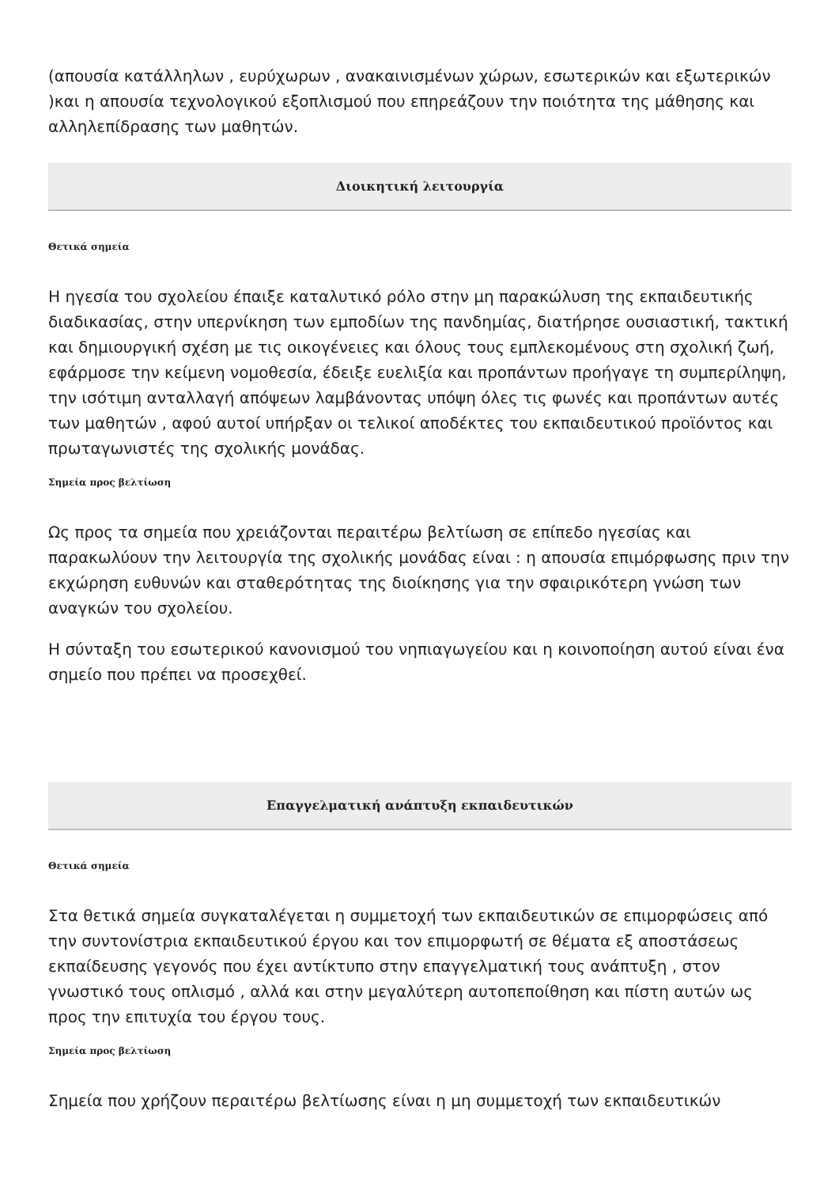(απουσία κατάλληλων , ευρύχωρων , ανακαινισμένων χώρων, εσωτερικών και εξωτερικών )και η απουσία τεχνολογικού εξοπλισμού που επηρεάζουν την ποιότητα της μάθησης και αλληλεπίδρασης των μαθητών.
Διοικητική λειτουργία
Θετικά σημεία
Η ηγεσία του σχολείου έπαιξε καταλυτικό ρόλο στην μη παρακώλυση της εκπαιδευτικής διαδικασίας, στην υπερνίκηση των εμποδίων της πανδημίας, διατήρησε ουσιαστική, τακτική και δημιουργική σχέση με τις οικογένειες και όλους τους εμπλεκομένους στη σχολική ζωή, εφάρμοσε την κείμενη νομοθεσία, έδειξε ευελιξία και προπάντων προήγαγε τη συμπερίληψη, την ισότιμη ανταλλαγή απόψεων λαμβάνοντας υπόψη όλες τις φωνές και προπάντων αυτές των μαθητών , αφού αυτοί υπήρξαν οι τελικοί αποδέκτες του εκπαιδευτικού προϊόντος και πρωταγωνιστές της σχολικής μονάδας.
Σημεία προς βελτίωση
Ως προς τα σημεία που χρειάζονται περαιτέρω βελτίωση σε επίπεδο ηγεσίας και παρακωλύουν την λειτουργία της σχολικής μονάδας είναι : η απουσία επιμόρφωσης πριν την εκχώρηση ευθυνών και σταθερότητας της διοίκησης για την σφαιρικότερη γνώση των αναγκών του σχολείου.
Η σύνταξη του εσωτερικού κανονισμού του νηπιαγωγείου και η κοινοποίηση αυτού είναι ένα σημείο που πρέπει να προσεχθεί.
Επαγγελματική ανάπτυξη εκπαιδευτικών
Θετικά σημεία
Στα θετικά σημεία συγκαταλέγεται η συμμετοχή των εκπαιδευτικών σε επιμορφώσεις από την συντονίστρια εκπαιδευτικού έργου και τον επιμορφωτή σε θέματα εξ αποστάσεως εκπαίδευσης γεγονός που έχει αντίκτυπο στην επαγγελματική τους ανάπτυξη , στον γνωστικό τους οπλισμό , αλλά και στην μεγαλύτερη αυτοπεποίθηση και πίστη αυτών ως προς την επιτυχία του έργου τους.
Σημεία προς βελτίωση
Σημεία που χρήζουν περαιτέρω βελτίωσης είναι η μη συμμετοχή των εκπαιδευτικών